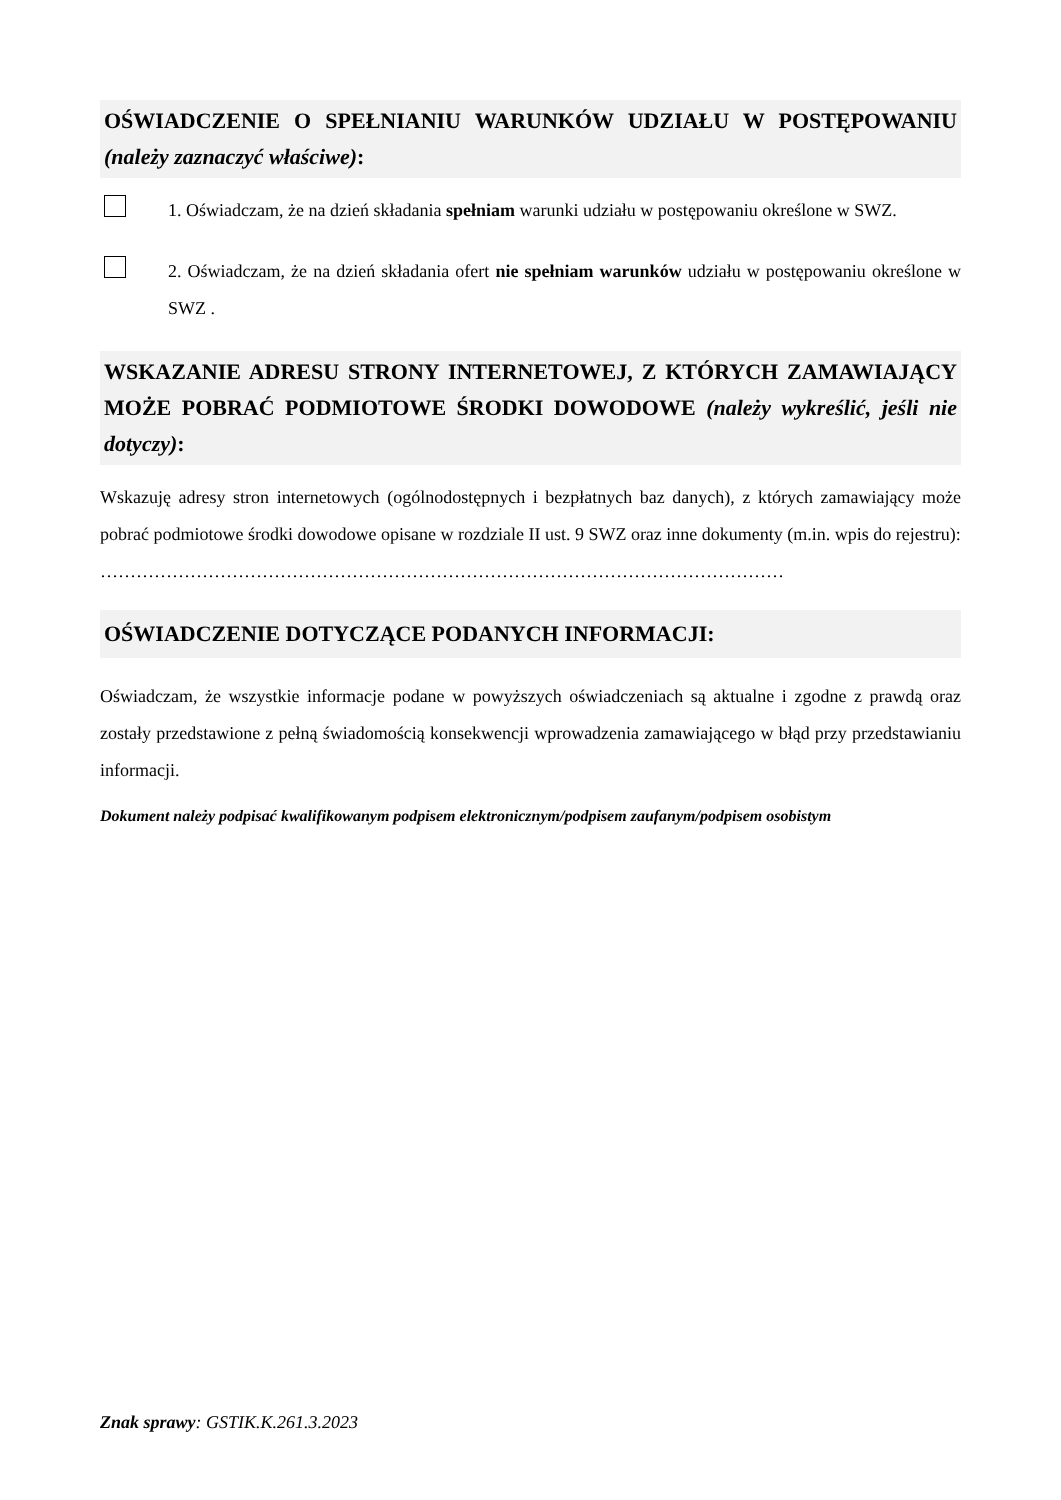OŚWIADCZENIE O SPEŁNIANIU WARUNKÓW UDZIAŁU W POSTĘPOWANIU (należy zaznaczyć właściwe):
1. Oświadczam, że na dzień składania spełniam warunki udziału w postępowaniu określone w SWZ.
2. Oświadczam, że na dzień składania ofert nie spełniam warunków udziału w postępowaniu określone w SWZ .
WSKAZANIE ADRESU STRONY INTERNETOWEJ, Z KTÓRYCH ZAMAWIAJĄCY MOŻE POBRAĆ PODMIOTOWE ŚRODKI DOWODOWE (należy wykreślić, jeśli nie dotyczy):
Wskazuję adresy stron internetowych (ogólnodostępnych i bezpłatnych baz danych), z których zamawiający może pobrać podmiotowe środki dowodowe opisane w rozdziale II ust. 9 SWZ oraz inne dokumenty (m.in. wpis do rejestru):
……………………………………………………………………………………………………
OŚWIADCZENIE DOTYCZĄCE PODANYCH INFORMACJI:
Oświadczam, że wszystkie informacje podane w powyższych oświadczeniach są aktualne i zgodne z prawdą oraz zostały przedstawione z pełną świadomością konsekwencji wprowadzenia zamawiającego w błąd przy przedstawianiu informacji.
Dokument należy podpisać kwalifikowanym podpisem elektronicznym/podpisem zaufanym/podpisem osobistym
Znak sprawy: GSTIK.K.261.3.2023